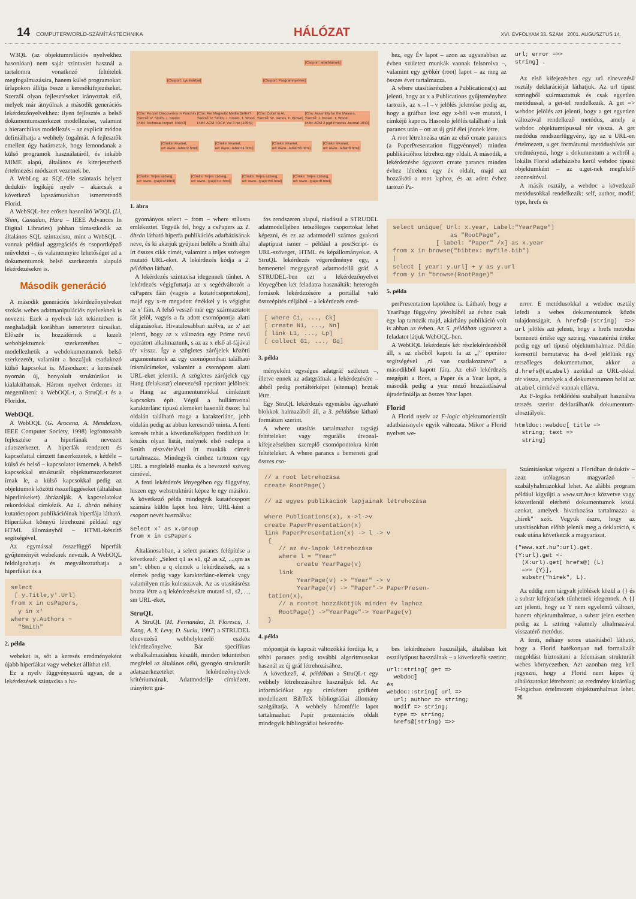14 COMPUTERWORLD-SZÁMÍTÁSTECHNIKA
HÁLÓZAT
XVI. ÉVFOLYAM 33. SZÁM 2001. AUGUSZTUS 14.
W3QL (az objektumrelációs nyelvekhez hasonlóan) nem saját szintaxist használ a tartalomra vonatkozó feltételek megfogalmazására, hanem külső programokat: űrlapokon állítja össze a keresőkifejezéseket. Szerzői olyan fejlesztéseket irányoztak elő, melyek már átnyúlnak a második generációs lekérdezőnyelvekhez: ilyen fejlesztés a belső dokumentumszerkezet modellezése, valamint a hierarchikus modellezés – az explicit módon definiálhatja a webhely fogalmát. A fejlesztők emellett úgy határoztak, hogy lemondanak a külső programok használatáról, és inkább MIME alapú, általános és kiterjeszthető értelmezési módszert vezetnek be.
A WebLog az SQL-féle szintaxis helyett deduktív logikájú nyelv – akárcsak a következő lapszámunkban ismertetendő Florid.
A WebSQL-hez erősen hasonlító W3QL (Li, Shim, Canadan, Hara – IEEE Advances In Digital Libraries) jobban támaszkodik az általános SQL szintaxisra, mint a WebSQL – vannak például aggregációs és csoportképző műveletei –, és valamennyire lehetőséget ad a dokumentumok belső szerkezetén alapuló lekérdezésekre is.
Második generáció
A második generációs lekérdezőnyelveket szokás webes adatmanipulációs nyelveknek is nevezni. Ezek a nyelvek két tekintetben is meghaladják korábban ismertetett társaikat. Először is: hozzáférnek a kezelt webobjektumok szerkezetéhez – modellezhetik a webdokumentumok belső szerkezetét, valamint a hozzájuk csatlakozó külső kapcsokat is. Másodszor: a keresések nyomán új, bonyolult struktúrákat is kialakíthatnak. Három nyelvet érdemes itt megemlíteni: a WebOQL-t, a StruQL-t és a Floridot.
WebOQL
A WebOQL (G. Arocena, A. Mendelzon, IEEE Computer Society, 1998) legfontosabb fejlesztése a hiperfának nevezett adatszerkezet. A hiperfák rendezett és kapcsolattal címzett faszerkezetek, s kétféle – külső és belső – kapcsolatot ismernek. A belső kapcsokkal strukturált objektumszerkezetet írnak le, a külső kapcsokkal pedig az objektumok közötti összefüggéseket (általában hiperlinkeket) ábrázolják. A kapcsolatokat rekordokkal címkézik. Az 1. ábrán néhány kutatócsoport publikációinak hiperfája látható. Hiperfákat könnyű létrehozni például egy HTML állományból – HTML-készítő segítségével.
Az egymással összefüggő hiperfák gyűjteményét webeknek nevezik. A WebOQL feldolgozhatja és megváltoztathatja a hiperfákat és a
select [ y.Title,y'.Url] from x in csPapers, y in x' where y.Authors ~ "Smith"
2. példa
webeket is, sőt a keresés eredményeként újabb hiperfákat vagy webeket állíthat elő.
Ez a nyelv függvényszerű ugyan, de a lekérdezések szintaxisa a ha-
[Csoport: adatbázisok]
[Csoport: Lyukkártya] [Csoport: Programnyelvek]
[Cím: Recent Discoveries in Punching
Szerző: P. Smith, J. Brown
Publ: Technical Report TR043]
[Cím: Are Magnetic Media Better?
Szerző: P. Smith, J. Brown, T. Wood
Publ: ACM TOCP, Vol 3 No (1995)]
[Cím: Cobol in AI,
Szerző: W. James, F. Brown]
[Cím: Assembly for the Masses,
Szerző: J. Brown, T. Wood
Publ: ACM 2 pgd Process Journal 1943]
[Címke: kivonat,
url: www.../abstr2.html]
[Címke: kivonat,
url: www.../abstr11.html]
[Címke: kivonat,
url: www.../abstr56.html]
[Címke: kivonat,
url: www.../abstr8.html]
[Címke: Teljes szöveg,
url: www.../paper2.html]
[Címke: Teljes szöveg,
url: www.../paper11.html]
[Címke: Teljes szöveg,
url: www.../paper56.html]
[Címke: Teljes szöveg,
url: www.../paper8.html]
1. ábra
hez, egy Év lapot – azon az ugyanabban az évben született munkák vannak felsorolva –, valamint egy gyökér (root) lapot – az meg az összes évet tartalmazza.
A where utasításrészben a Publications(x) azt jelenti, hogy az x a Publications gyűjteményhez tartozik, az x→l→v jelölés jelentése pedig az, hogy a gráfban lesz egy x-ből v-re mutató, l címkéjű kapocs. Hasonló jelölés található a link parancs után – ott az új gráf élei jönnek létre.
A root létrehozása után az első create parancs (a PaperPresentation függvénnyel) minden publikációhoz létrehoz egy oldalt. A második, a lekérdezésbe ágyazott create parancs minden évhez létrehoz egy év oldalt, majd azt hozzáköti a root laphoz, és az adott évhez tartozó Pa-
url; error =>>
string] .
Az első kifejezésben egy url elnevezésű osztály deklarációját láthatjuk. Az url típust sztringből származtattuk és csak egyetlen metódussal, a get-tel rendelkezik. A get => webdoc jelölés azt jelenti, hogy a get egyetlen változóval rendelkező metódus, amely a webdoc objektumtípussal tér vissza. A get medódus rendszerfüggvény, így az u URL-en értelmezett, u.get formátumú metódushívás azt eredményezi, hogy a dokumentum a webről a lokális Florid adatbázisba kerül webdoc típusú objektumként – az u.get-nek megfelelő azonosítóval.
A másik osztály, a webdoc a következő metódusokkal rendelkezik: self, author, modif, type, hrefs és
gyományos select – from – where stílusra emlékeztet. Tegyük fel, hogy a csPapers az 1. ábrán látható hiperfa publikációs adatbázisának neve, és ki akarjuk gyűjteni belőle a Smith által írt összes cikk címét, valamint a teljes szövegre mutató URL-eket. A lekérdezés kódja a 2. példában látható.
A lekérdezés szintaxisa idegennek tűnhet. A lekérdezés végigfuttatja az x segédváltozót a csPapers fáin (vagyis a kutatócsoportokon), majd egy x-re megadott értékkel y is végigfut az x' fáin. A felső vessző már egy származtatott fát jelöl, vagyis a fa adott csomópontja alatti elágazásokat. Hivatalosabban szólva, az x' azt jelenti, hogy az x változóra egy Prime nevű operátort alkalmaztunk, s az az x első al-fájával tér vissza. Így a szögletes zárójelek közötti argumentumok az egy csomópontban található írásműcímeket, valamint a csomópont alatti URL-eket jelentik. A szögletes zárójelek egy Hang (felakaszt) elnevezésű operátort jelölnek: a Hang az argumentumokkal címkézett kapcsokra épít. Végül a hullámvonal karakterlánc típusú elemeket hasonlít össze: bal oldalán található maga a karakterlánc, jobb oldalán pedig az abban keresendő minta. A fenti keresés tehát a következőképpen fordítható le: készíts olyan listát, melynek első oszlopa a Smith részvételével írt munkák címeit tartalmazza. Mindegyik címhez tartozon egy URL a megfelelő munka és a bevezető szöveg címével.
A fenti lekérdezés lényegében egy függvény, hiszen egy webstruktúrát képez le egy másikra. A következő példa mindegyik kutatócsoport számára külön lapot hoz létre, URL-ként a csoport nevét használva:
Select x' as x.Group
from x in csPapers
Általánosabban, a select parancs felépítése a következő: „Select q1 as s1, q2 as s2, ...,qm as sm”: ebben a q elemek a lekérdezések, az s elemek pedig vagy karakterlánc-elemek vagy valamilyen más kulcsszavak. Az as utasításrész hozza létre a q lekérdezésekre mutató s1, s2, ..., sm URL-eket.
StruQL
A StruQL (M. Fernandez, D. Florescu, J. Kang, A. Y. Levy, D. Suciu, 1997) a STRUDEL elnevezésű webhelykezelő eszköz lekérdezőnyelve. Bár specifikus webalkalmazáshoz készült, minden tekintetben megfelel az általános célú, gyengén strukturált adatszerkezeteket lekérdezőnyelvek kritériumainak. Adatmodellje címkézett, irányított grá-
fos rendszeren alapul, ráadásul a STRUDEL adatmodelljében tetszőleges csoportokat lehet képezni, és ez az adatmodell számos gyakori alaptípust ismer – például a postScript- és URL-szöveget, HTML és képállományokat. A StruQL lekérdezés végeredménye egy, a bemenettel megegyező adatmodellű gráf. A STRUDEL-ben ezt a lekérdezőnyelvet lényegében két feladatra használták: heterogén források lekérdezésére a portállal való összeépítés céljából – a lekérdezés ered-
[ where C1, ..., Ck] [ create N1, ..., Nn] [ link L1, ..., Lp] [ collect G1, ..., Gq]
3. példa
ményeként egységes adatgráf született –, illetve ennek az adatgráfnak a lekérdezésére – abból pedig portáltérképet (sitemap) hoztak létre.
Egy StruQL lekérdezés egymásba ágyazható blokkok halmazából áll, a 3. példában látható formátum szerint.
A where utasítás tartalmazhat tagsági feltételeket vagy regurális útvonal-kifejezésekben szereplő csomópontokra kirótt feltételeket. A where parancs a bemeneti gráf összes cso-
select unique[ Url: x.year, Label:"YearPage"] as "RootPage", [ label: "Paper" /x] as x.year from x in browse("bibtex: myfile.bib") | select [ year: y.url] + y as y.url from y in "browse(RootPage)"
5. példa
perPresentation lapokhoz is. Látható, hogy a YearPage függvény jóvoltából az évhez csak egy lap tartozik majd, akárhány publikáció volt is abban az évben. Az 5. példában ugyanezt a feladatot látjuk WebOQL-ben.
A WebOQL lekérdezés két részlekérdezésből áll, s az elsőből kapott fa az „|” operátor segítségével „rá van csatlakoztatva” a másodikból kapott fára. Az első lekérdezés megépíti a Root, a Paper és a Year lapot, a második pedig a year mező hozzáadásával újradefiniálja az összes Year lapot.
Florid
A Florid nyelv az F-logic objektumorientált adatbázisnyelv egyik változata. Mikor a Florid nyelvet we-
error. E metódusokkal a webdoc osztály lefedi a webes dokumentumok közös tulajdonságait. A hrefs@-(string) =>> url jelölés azt jelenti, hogy a hrefs metódus bemeneti értéke egy sztring, visszatérési értéke pedig egy url típusú objektumhalmaz. Példán keresztül bemutatva: ha d-vel jelölünk egy tetszőleges dokumentumot, akkor a d.hrefs@(aLabel) azokkal az URL-ekkel tér vissza, amelyek a d dokumentumon belül az aLabel címkével vannak ellátva.
Az F-logika öröklődési szabályait használva tetszés szerint deklarálhatók dokumentum-alosztályok:
htmldoc::webdoc[ title =>
string; text =>
string]
// a root létrehozása create RootPage() // az egyes publikációk lapjainak létrehozása where Publications(x), x->l->v create PaperPresentation(x) link PaperPresentation(x) -> l -> v { // az év-lapok létrehozása where l = "Year" create YearPage(v) link YearPage(v) -> "Year" -> v YearPage(v) -> "Paper"-> PaperPresen- tation(x), // a rootot hozzákötjük minden év laphoz RootPage() ->"YearPage"-> YearPage(v) }
4. példa
mópontját és kapcsát változókká fordítja le, a többi parancs pedig további algoritmusokat használ az új gráf létrehozásához.
A következő, 4. példában a StruQL-t egy webhely létrehozásához használjuk fel. Az információkat egy címkézett gráfként modellezett BibTeX bibliográfiai állomány szolgáltatja. A webhely háromféle lapot tartalmazhat: Papír prezentációs oldalt mindegyik bibliográfiai bekezdés-
bes lekérdezésre használják, általában két osztálytípust használnak – a következők szerint:
url::string[ get =>
webdoc]
és
webdoc::string[ url =>
url; author => string;
modif => string;
type => string;
hrefs@(string) =>>
Számításokat végezni a Floridban deduktív – azaz utólagosan magyarázó – szabályhalmazokkal lehet. Az alábbi program például kigyűjti a www.szt.hu-n közvetve vagy közvetlenül elérhető dokumentumok közül azokat, amelyek hivatkozása tartalmazza a „hírek” szót. Vegyük észre, hogy az utasításokban előbb jelenik meg a deklaráció, s csak utána következik a magyarázat.
("www.szt.hu":url).get.
(Y:url).get <-
(X:url).get[ hrefs@) (L)
=>> {Y}],
substr("hírek", L).
Az eddig nem tárgyalt jelölések közül a {} és a substr kifejezések tűnhetnek idegennek. A {} azt jelenti, hogy az Y nem egyelemű változó, hanem objektumhalmaz, a substr jelen esetben pedig az L sztring valamely alhalmazával visszatérő metódus.
A fenti, néhány soros utasításból látható, hogy a Florid hatékonyan tud formalizált megoldást biztosítani a felemásan strukturált webes környezetben. Azt azonban meg kell jegyezni, hogy a Florid nem képes új alhálózatokat létrehozni: az eredmény kizárólag F-logicban értelmezett objektumhalmaz lehet. ⌘